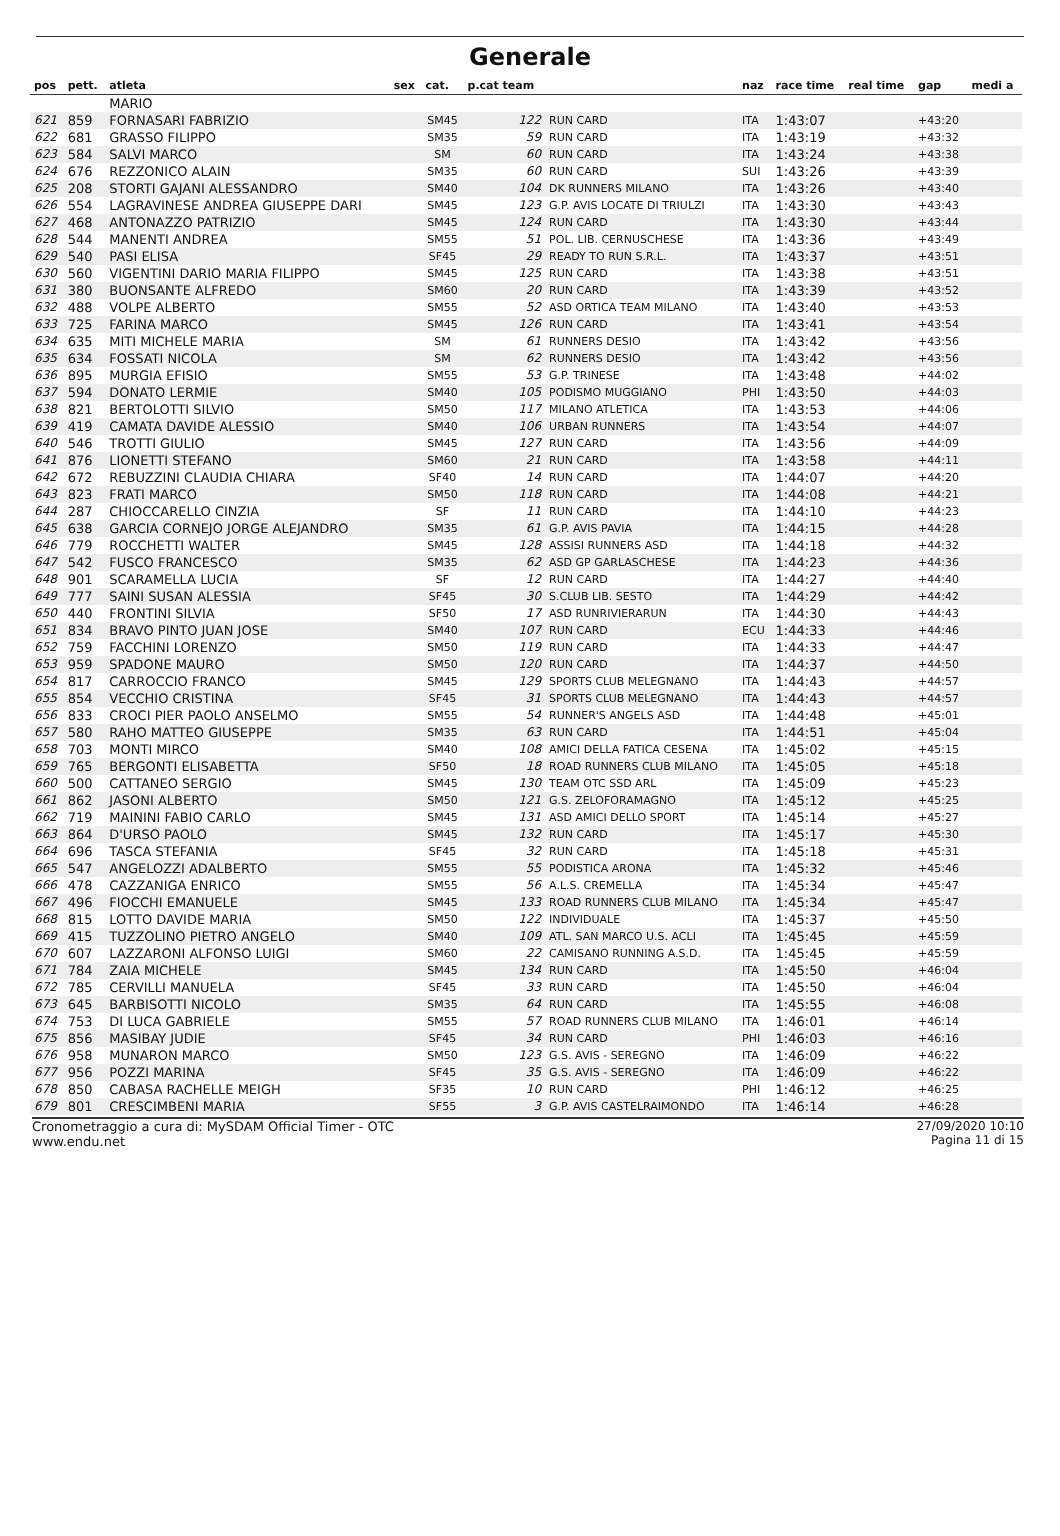Generale
| pos | pett. | atleta | sex | cat. | p.cat team | | naz | race time | real time | gap | medi a |
| --- | --- | --- | --- | --- | --- | --- | --- | --- | --- | --- | --- |
| | | MARIO | | | | | | | | | |
| 621 | 859 | FORNASARI FABRIZIO | | SM45 | 122 | RUN CARD | ITA | 1:43:07 | | +43:20 | |
| 622 | 681 | GRASSO FILIPPO | | SM35 | 59 | RUN CARD | ITA | 1:43:19 | | +43:32 | |
| 623 | 584 | SALVI MARCO | | SM | 60 | RUN CARD | ITA | 1:43:24 | | +43:38 | |
| 624 | 676 | REZZONICO ALAIN | | SM35 | 60 | RUN CARD | SUI | 1:43:26 | | +43:39 | |
| 625 | 208 | STORTI GAJANI ALESSANDRO | | SM40 | 104 | DK RUNNERS MILANO | ITA | 1:43:26 | | +43:40 | |
| 626 | 554 | LAGRAVINESE ANDREA GIUSEPPE DARI | | SM45 | 123 | G.P. AVIS LOCATE DI TRIULZI | ITA | 1:43:30 | | +43:43 | |
| 627 | 468 | ANTONAZZO PATRIZIO | | SM45 | 124 | RUN CARD | ITA | 1:43:30 | | +43:44 | |
| 628 | 544 | MANENTI ANDREA | | SM55 | 51 | POL. LIB. CERNUSCHESE | ITA | 1:43:36 | | +43:49 | |
| 629 | 540 | PASI ELISA | | SF45 | 29 | READY TO RUN S.R.L. | ITA | 1:43:37 | | +43:51 | |
| 630 | 560 | VIGENTINI DARIO MARIA FILIPPO | | SM45 | 125 | RUN CARD | ITA | 1:43:38 | | +43:51 | |
| 631 | 380 | BUONSANTE ALFREDO | | SM60 | 20 | RUN CARD | ITA | 1:43:39 | | +43:52 | |
| 632 | 488 | VOLPE ALBERTO | | SM55 | 52 | ASD ORTICA TEAM MILANO | ITA | 1:43:40 | | +43:53 | |
| 633 | 725 | FARINA MARCO | | SM45 | 126 | RUN CARD | ITA | 1:43:41 | | +43:54 | |
| 634 | 635 | MITI MICHELE MARIA | | SM | 61 | RUNNERS DESIO | ITA | 1:43:42 | | +43:56 | |
| 635 | 634 | FOSSATI NICOLA | | SM | 62 | RUNNERS DESIO | ITA | 1:43:42 | | +43:56 | |
| 636 | 895 | MURGIA EFISIO | | SM55 | 53 | G.P. TRINESE | ITA | 1:43:48 | | +44:02 | |
| 637 | 594 | DONATO LERMIE | | SM40 | 105 | PODISMO MUGGIANO | PHI | 1:43:50 | | +44:03 | |
| 638 | 821 | BERTOLOTTI SILVIO | | SM50 | 117 | MILANO ATLETICA | ITA | 1:43:53 | | +44:06 | |
| 639 | 419 | CAMATA DAVIDE ALESSIO | | SM40 | 106 | URBAN RUNNERS | ITA | 1:43:54 | | +44:07 | |
| 640 | 546 | TROTTI GIULIO | | SM45 | 127 | RUN CARD | ITA | 1:43:56 | | +44:09 | |
| 641 | 876 | LIONETTI STEFANO | | SM60 | 21 | RUN CARD | ITA | 1:43:58 | | +44:11 | |
| 642 | 672 | REBUZZINI CLAUDIA CHIARA | | SF40 | 14 | RUN CARD | ITA | 1:44:07 | | +44:20 | |
| 643 | 823 | FRATI MARCO | | SM50 | 118 | RUN CARD | ITA | 1:44:08 | | +44:21 | |
| 644 | 287 | CHIOCCARELLO CINZIA | | SF | 11 | RUN CARD | ITA | 1:44:10 | | +44:23 | |
| 645 | 638 | GARCIA CORNEJO JORGE ALEJANDRO | | SM35 | 61 | G.P. AVIS PAVIA | ITA | 1:44:15 | | +44:28 | |
| 646 | 779 | ROCCHETTI WALTER | | SM45 | 128 | ASSISI RUNNERS ASD | ITA | 1:44:18 | | +44:32 | |
| 647 | 542 | FUSCO FRANCESCO | | SM35 | 62 | ASD GP GARLASCHESE | ITA | 1:44:23 | | +44:36 | |
| 648 | 901 | SCARAMELLA LUCIA | | SF | 12 | RUN CARD | ITA | 1:44:27 | | +44:40 | |
| 649 | 777 | SAINI SUSAN ALESSIA | | SF45 | 30 | S.CLUB LIB. SESTO | ITA | 1:44:29 | | +44:42 | |
| 650 | 440 | FRONTINI SILVIA | | SF50 | 17 | ASD RUNRIVIERARUN | ITA | 1:44:30 | | +44:43 | |
| 651 | 834 | BRAVO PINTO JUAN JOSE | | SM40 | 107 | RUN CARD | ECU | 1:44:33 | | +44:46 | |
| 652 | 759 | FACCHINI LORENZO | | SM50 | 119 | RUN CARD | ITA | 1:44:33 | | +44:47 | |
| 653 | 959 | SPADONE MAURO | | SM50 | 120 | RUN CARD | ITA | 1:44:37 | | +44:50 | |
| 654 | 817 | CARROCCIO FRANCO | | SM45 | 129 | SPORTS CLUB MELEGNANO | ITA | 1:44:43 | | +44:57 | |
| 655 | 854 | VECCHIO CRISTINA | | SF45 | 31 | SPORTS CLUB MELEGNANO | ITA | 1:44:43 | | +44:57 | |
| 656 | 833 | CROCI PIER PAOLO ANSELMO | | SM55 | 54 | RUNNER'S ANGELS ASD | ITA | 1:44:48 | | +45:01 | |
| 657 | 580 | RAHO MATTEO GIUSEPPE | | SM35 | 63 | RUN CARD | ITA | 1:44:51 | | +45:04 | |
| 658 | 703 | MONTI MIRCO | | SM40 | 108 | AMICI DELLA FATICA CESENA | ITA | 1:45:02 | | +45:15 | |
| 659 | 765 | BERGONTI ELISABETTA | | SF50 | 18 | ROAD RUNNERS CLUB MILANO | ITA | 1:45:05 | | +45:18 | |
| 660 | 500 | CATTANEO SERGIO | | SM45 | 130 | TEAM OTC SSD ARL | ITA | 1:45:09 | | +45:23 | |
| 661 | 862 | JASONI ALBERTO | | SM50 | 121 | G.S. ZELOFORAMAGNO | ITA | 1:45:12 | | +45:25 | |
| 662 | 719 | MAININI FABIO CARLO | | SM45 | 131 | ASD AMICI DELLO SPORT | ITA | 1:45:14 | | +45:27 | |
| 663 | 864 | D'URSO PAOLO | | SM45 | 132 | RUN CARD | ITA | 1:45:17 | | +45:30 | |
| 664 | 696 | TASCA STEFANIA | | SF45 | 32 | RUN CARD | ITA | 1:45:18 | | +45:31 | |
| 665 | 547 | ANGELOZZI ADALBERTO | | SM55 | 55 | PODISTICA ARONA | ITA | 1:45:32 | | +45:46 | |
| 666 | 478 | CAZZANIGA ENRICO | | SM55 | 56 | A.L.S. CREMELLA | ITA | 1:45:34 | | +45:47 | |
| 667 | 496 | FIOCCHI EMANUELE | | SM45 | 133 | ROAD RUNNERS CLUB MILANO | ITA | 1:45:34 | | +45:47 | |
| 668 | 815 | LOTTO DAVIDE MARIA | | SM50 | 122 | INDIVIDUALE | ITA | 1:45:37 | | +45:50 | |
| 669 | 415 | TUZZOLINO PIETRO ANGELO | | SM40 | 109 | ATL. SAN MARCO U.S. ACLI | ITA | 1:45:45 | | +45:59 | |
| 670 | 607 | LAZZARONI ALFONSO LUIGI | | SM60 | 22 | CAMISANO RUNNING A.S.D. | ITA | 1:45:45 | | +45:59 | |
| 671 | 784 | ZAIA MICHELE | | SM45 | 134 | RUN CARD | ITA | 1:45:50 | | +46:04 | |
| 672 | 785 | CERVILLI MANUELA | | SF45 | 33 | RUN CARD | ITA | 1:45:50 | | +46:04 | |
| 673 | 645 | BARBISOTTI NICOLO | | SM35 | 64 | RUN CARD | ITA | 1:45:55 | | +46:08 | |
| 674 | 753 | DI LUCA GABRIELE | | SM55 | 57 | ROAD RUNNERS CLUB MILANO | ITA | 1:46:01 | | +46:14 | |
| 675 | 856 | MASIBAY JUDIE | | SF45 | 34 | RUN CARD | PHI | 1:46:03 | | +46:16 | |
| 676 | 958 | MUNARON MARCO | | SM50 | 123 | G.S. AVIS - SEREGNO | ITA | 1:46:09 | | +46:22 | |
| 677 | 956 | POZZI MARINA | | SF45 | 35 | G.S. AVIS - SEREGNO | ITA | 1:46:09 | | +46:22 | |
| 678 | 850 | CABASA RACHELLE MEIGH | | SF35 | 10 | RUN CARD | PHI | 1:46:12 | | +46:25 | |
| 679 | 801 | CRESCIMBENI MARIA | | SF55 | 3 | G.P. AVIS CASTELRAIMONDO | ITA | 1:46:14 | | +46:28 | |
Cronometraggio a cura di: MySDAM Official Timer - OTC
www.endu.net
27/09/2020 10:10
Pagina 11 di 15